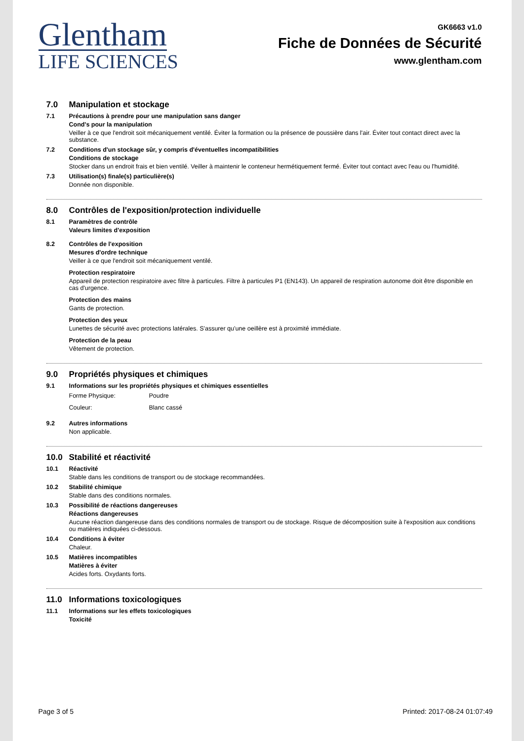Glentham
LIFE SCIENCES
GK6663 v1.0
Fiche de Données de Sécurité
www.glentham.com
7.0 Manipulation et stockage
7.1 Précautions à prendre pour une manipulation sans danger
Cond's pour la manipulation
Veiller à ce que l'endroit soit mécaniquement ventilé. Éviter la formation ou la présence de poussière dans l'air. Éviter tout contact direct avec la substance.
7.2 Conditions d'un stockage sûr, y compris d'éventuelles incompatibilities
Conditions de stockage
Stocker dans un endroit frais et bien ventilé. Veiller à maintenir le conteneur hermétiquement fermé. Éviter tout contact avec l'eau ou l'humidité.
7.3 Utilisation(s) finale(s) particulière(s)
Donnée non disponible.
8.0 Contrôles de l'exposition/protection individuelle
8.1 Paramètres de contrôle
Valeurs limites d'exposition
8.2 Contrôles de l'exposition
Mesures d'ordre technique
Veiller à ce que l'endroit soit mécaniquement ventilé.
Protection respiratoire
Appareil de protection respiratoire avec filtre à particules. Filtre à particules P1 (EN143). Un appareil de respiration autonome doit être disponible en cas d'urgence.
Protection des mains
Gants de protection.
Protection des yeux
Lunettes de sécurité avec protections latérales. S'assurer qu'une oeillère est à proximité immédiate.
Protection de la peau
Vêtement de protection.
9.0 Propriétés physiques et chimiques
9.1 Informations sur les propriétés physiques et chimiques essentielles
Forme Physique: Poudre
Couleur: Blanc cassé
9.2 Autres informations
Non applicable.
10.0 Stabilité et réactivité
10.1 Réactivité
Stable dans les conditions de transport ou de stockage recommandées.
10.2 Stabilité chimique
Stable dans des conditions normales.
10.3 Possibilité de réactions dangereuses
Réactions dangereuses
Aucune réaction dangereuse dans des conditions normales de transport ou de stockage. Risque de décomposition suite à l'exposition aux conditions ou matières indiquées ci-dessous.
10.4 Conditions à éviter
Chaleur.
10.5 Matières incompatibles
Matières à éviter
Acides forts. Oxydants forts.
11.0 Informations toxicologiques
11.1 Informations sur les effets toxicologiques
Toxicité
Page 3 of 5 Printed: 2017-08-24 01:07:49